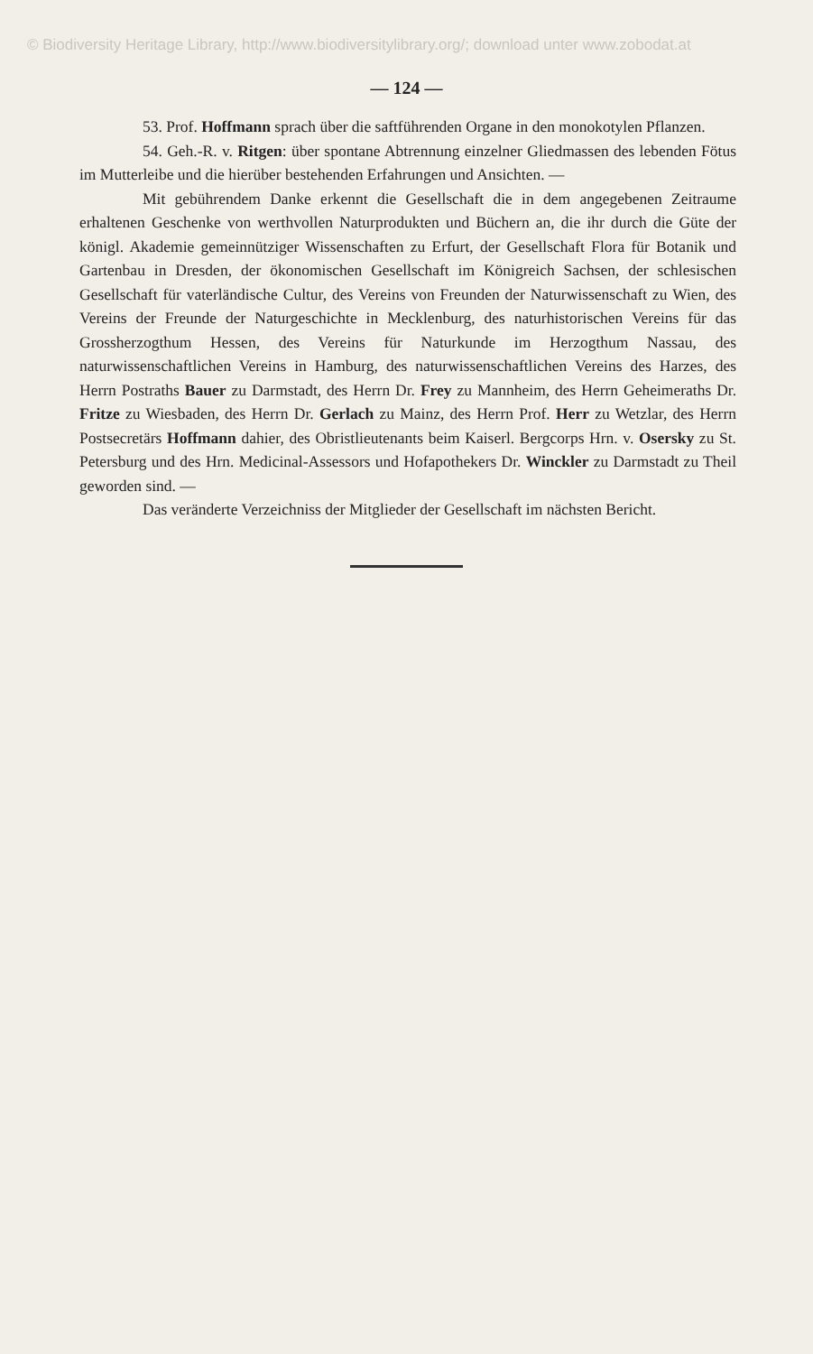© Biodiversity Heritage Library, http://www.biodiversitylibrary.org/; download unter www.zobodat.at
— 124 —
53. Prof. Hoffmann sprach über die saftführenden Organe in den monokotylen Pflanzen.
54. Geh.-R. v. Ritgen: über spontane Abtrennung einzelner Gliedmassen des lebenden Fötus im Mutterleibe und die hierüber bestehenden Erfahrungen und Ansichten. —
Mit gebührendem Danke erkennt die Gesellschaft die in dem angegebenen Zeitraume erhaltenen Geschenke von werthvollen Naturprodukten und Büchern an, die ihr durch die Güte der königl. Akademie gemeinnütziger Wissenschaften zu Erfurt, der Gesellschaft Flora für Botanik und Gartenbau in Dresden, der ökonomischen Gesellschaft im Königreich Sachsen, der schlesischen Gesellschaft für vaterländische Cultur, des Vereins von Freunden der Naturwissenschaft zu Wien, des Vereins der Freunde der Naturgeschichte in Mecklenburg, des naturhistorischen Vereins für das Grossherzogthum Hessen, des Vereins für Naturkunde im Herzogthum Nassau, des naturwissenschaftlichen Vereins in Hamburg, des naturwissenschaftlichen Vereins des Harzes, des Herrn Postraths Bauer zu Darmstadt, des Herrn Dr. Frey zu Mannheim, des Herrn Geheimeraths Dr. Fritze zu Wiesbaden, des Herrn Dr. Gerlach zu Mainz, des Herrn Prof. Herr zu Wetzlar, des Herrn Postsecretärs Hoffmann dahier, des Obristlieutenants beim Kaiserl. Bergcorps Hrn. v. Osersky zu St. Petersburg und des Hrn. Medicinal-Assessors und Hofapothekers Dr. Winckler zu Darmstadt zu Theil geworden sind. —
Das veränderte Verzeichniss der Mitglieder der Gesellschaft im nächsten Bericht.